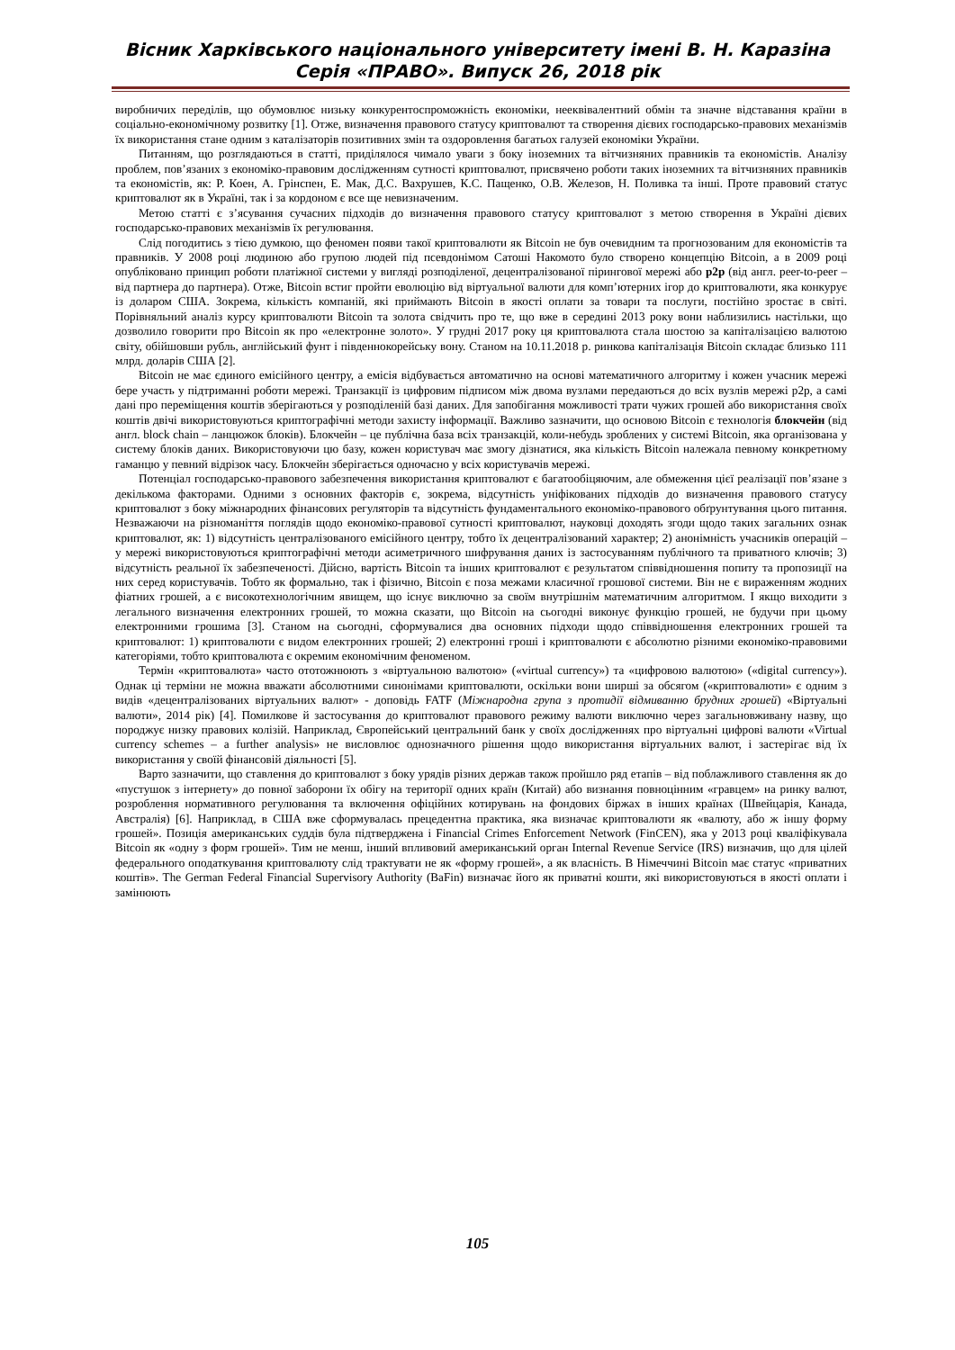Вісник Харківського національного університету імені В. Н. Каразіна
Серія «ПРАВО». Випуск 26, 2018 рік
виробничих переділів, що обумовлює низьку конкурентоспроможність економіки, нееквівалентний обмін та значне відставання країни в соціально-економічному розвитку [1]. Отже, визначення правового статусу криптовалют та створення дієвих господарсько-правових механізмів їх використання стане одним з каталізаторів позитивних змін та оздоровлення багатьох галузей економіки України.
Питанням, що розглядаються в статті, приділялося чимало уваги з боку іноземних та вітчизняних правників та економістів. Аналізу проблем, пов’язаних з економіко-правовим дослідженням сутності криптовалют, присвячено роботи таких іноземних та вітчизняних правників та економістів, як: Р. Коен, А. Грінспен, Е. Мак, Д.С. Вахрушев, К.С. Пащенко, О.В. Железов, Н. Поливка та інші. Проте правовий статус криптовалют як в Україні, так і за кордоном є все ще невизначеним.
Метою статті є з’ясування сучасних підходів до визначення правового статусу криптовалют з метою створення в Україні дієвих господарсько-правових механізмів їх регулювання.
Слід погодитись з тією думкою, що феномен появи такої криптовалюти як Bitcoin не був очевидним та прогнозованим для економістів та правників. У 2008 році людиною або групою людей під псевдонімом Сатоші Накомото було створено концепцію Bitcoin, а в 2009 році опубліковано принцип роботи платіжної системи у вигляді розподіленої, децентралізованої пірингової мережі або p2p (від англ. peer-to-peer – від партнера до партнера). Отже, Bitcoin встиг пройти еволюцію від віртуальної валюти для комп’ютерних ігор до криптовалюти, яка конкурує із доларом США. Зокрема, кількість компаній, які приймають Bitcoin в якості оплати за товари та послуги, постійно зростає в світі. Порівняльний аналіз курсу криптовалюти Bitcoin та золота свідчить про те, що вже в середині 2013 року вони наблизились настільки, що дозволило говорити про Bitcoin як про «електронне золото». У грудні 2017 року ця криптовалюта стала шостою за капіталізацією валютою світу, обійшовши рубль, англійський фунт і південнокорейську вону. Станом на 10.11.2018 р. ринкова капіталізація Bitcoin складає близько 111 млрд. доларів США [2].
Bitcoin не має єдиного емісійного центру, а емісія відбувається автоматично на основі математичного алгоритму і кожен учасник мережі бере участь у підтриманні роботи мережі. Транзакції із цифровим підписом між двома вузлами передаються до всіх вузлів мережі p2p, а самі дані про переміщення коштів зберігаються у розподіленій базі даних. Для запобігання можливості трати чужих грошей або використання своїх коштів двічі використовуються криптографічні методи захисту інформації. Важливо зазначити, що основою Bitcoin є технологія блокчейн (від англ. block chain – ланцюжок блоків). Блокчейн – це публічна база всіх транзакцій, коли-небудь зроблених у системі Bitcoin, яка організована у систему блоків даних. Використовуючи цю базу, кожен користувач має змогу дізнатися, яка кількість Bitcoin належала певному конкретному гаманцю у певний відрізок часу. Блокчейн зберігається одночасно у всіх користувачів мережі.
Потенціал господарсько-правового забезпечення використання криптовалют є багатообіцяючим, але обмеження цієї реалізації пов’язане з декількома факторами. Одними з основних факторів є, зокрема, відсутність уніфікованих підходів до визначення правового статусу криптовалют з боку міжнародних фінансових регуляторів та відсутність фундаментального економіко-правового обґрунтування цього питання. Незважаючи на різноманіття поглядів щодо економіко-правової сутності криптовалют, науковці доходять згоди щодо таких загальних ознак криптовалют, як: 1) відсутність централізованого емісійного центру, тобто їх децентралізований характер; 2) анонімність учасників операцій – у мережі використовуються криптографічні методи асиметричного шифрування даних із застосуванням публічного та приватного ключів; 3) відсутність реальної їх забезпеченості. Дійсно, вартість Bitcoin та інших криптовалют є результатом співвідношення попиту та пропозиції на них серед користувачів. Тобто як формально, так і фізично, Bitcoin є поза межами класичної грошової системи. Він не є вираженням жодних фіатних грошей, а є високотехнологічним явищем, що існує виключно за своїм внутрішнім математичним алгоритмом. І якщо виходити з легального визначення електронних грошей, то можна сказати, що Bitcoin на сьогодні виконує функцію грошей, не будучи при цьому електронними грошима [3]. Станом на сьогодні, сформувалися два основних підходи щодо співвідношення електронних грошей та криптовалют: 1) криптовалюти є видом електронних грошей; 2) електронні гроші і криптовалюти є абсолютно різними економіко-правовими категоріями, тобто криптовалюта є окремим економічним феноменом.
Термін «криптовалюта» часто ототожнюють з «віртуальною валютою» («virtual currency») та «цифровою валютою» («digital currency»). Однак ці терміни не можна вважати абсолютними синонімами криптовалюти, оскільки вони ширші за обсягом («криптовалюти» є одним з видів «децентралізованих віртуальних валют» - доповідь FATF (Міжнародна група з протидії відмиванню брудних грошей) «Віртуальні валюти», 2014 рік) [4]. Помилкове й застосування до криптовалют правового режиму валюти виключно через загальновживану назву, що породжує низку правових колізій. Наприклад, Європейський центральний банк у своїх дослідженнях про віртуальні цифрові валюти «Virtual currency schemes – a further analysis» не висловлює однозначного рішення щодо використання віртуальних валют, і застерігає від їх використання у своїй фінансовій діяльності [5].
Варто зазначити, що ставлення до криптовалют з боку урядів різних держав також пройшло ряд етапів – від поблажливого ставлення як до «пустушок з інтернету» до повної заборони їх обігу на території одних країн (Китай) або визнання повноцінним «гравцем» на ринку валют, розроблення нормативного регулювання та включення офіційних котирувань на фондових біржах в інших країнах (Швейцарія, Канада, Австралія) [6]. Наприклад, в США вже сформувалась прецедентна практика, яка визначає криптовалюти як «валюту, або ж іншу форму грошей». Позиція американських суддів була підтверджена і Financial Crimes Enforcement Network (FinCEN), яка у 2013 році кваліфікувала Bitcoin як «одну з форм грошей». Тим не менш, інший впливовий американський орган Internal Revenue Service (IRS) визначив, що для цілей федерального оподаткування криптовалюту слід трактувати не як «форму грошей», а як власність. В Німеччині Bitcoin має статус «приватних коштів». The German Federal Financial Supervisory Authority (BaFin) визначає його як приватні кошти, які використовуються в якості оплати і замінюють
105